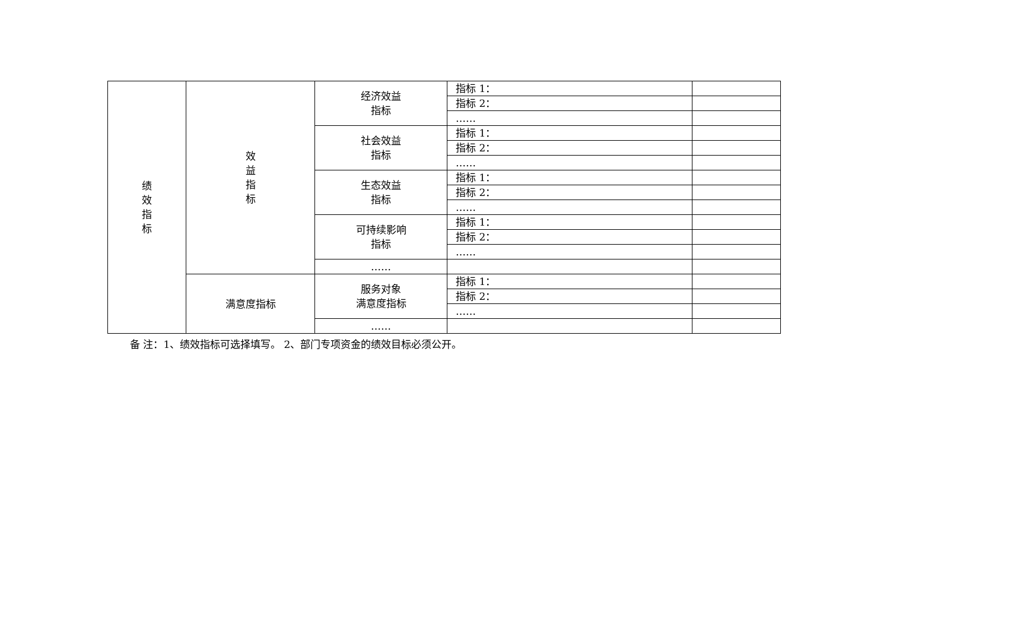| 绩 效 指 标 | 效 益 指 标 | 经济效益 指标 | 指标 1： | |
| | | | 指标 2： | |
| | | | …… | |
| | | 社会效益 指标 | 指标 1： | |
| | | | 指标 2： | |
| | | | …… | |
| | | 生态效益 指标 | 指标 1： | |
| | | | 指标 2： | |
| | | | …… | |
| | | 可持续影响 指标 | 指标 1： | |
| | | | 指标 2： | |
| | | | …… | |
| | | …… | | |
| | 满意度指标 | 服务对象 满意度指标 | 指标 1： | |
| | | | 指标 2： | |
| | | | …… | |
| | | …… | | |
备 注：1、绩效指标可选择填写。 2、部门专项资金的绩效目标必须公开。